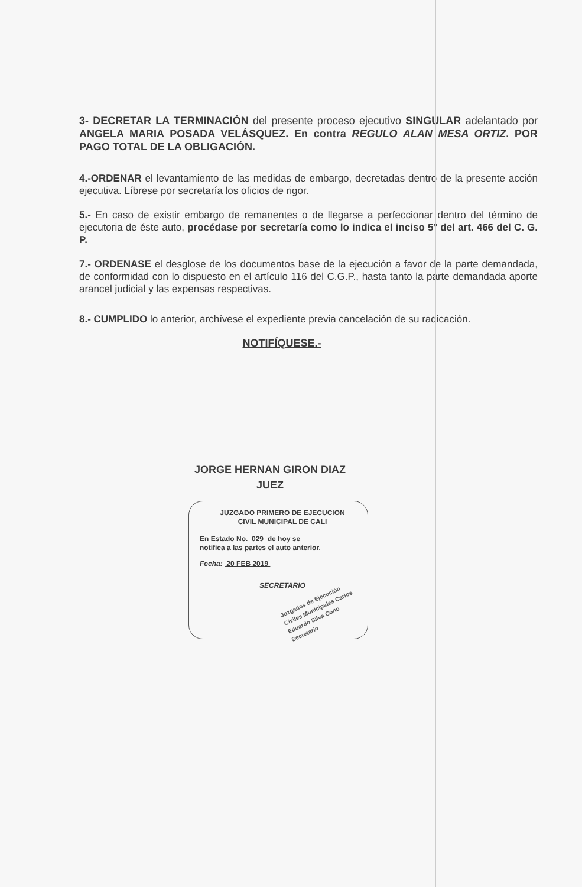3- DECRETAR LA TERMINACIÓN del presente proceso ejecutivo SINGULAR adelantado por ANGELA MARIA POSADA VELÁSQUEZ. En contra REGULO ALAN MESA ORTIZ. POR PAGO TOTAL DE LA OBLIGACIÓN.
4.-ORDENAR el levantamiento de las medidas de embargo, decretadas dentro de la presente acción ejecutiva. Líbrese por secretaría los oficios de rigor.
5.- En caso de existir embargo de remanentes o de llegarse a perfeccionar dentro del término de ejecutoria de éste auto, procédase por secretaría como lo indica el inciso 5° del art. 466 del C. G. P.
7.- ORDENASE el desglose de los documentos base de la ejecución a favor de la parte demandada, de conformidad con lo dispuesto en el artículo 116 del C.G.P., hasta tanto la parte demandada aporte arancel judicial y las expensas respectivas.
8.- CUMPLIDO lo anterior, archívese el expediente previa cancelación de su radicación.
NOTIFÍQUESE.-
JORGE HERNAN GIRON DIAZ
JUEZ
JUZGADO PRIMERO DE EJECUCION
CIVIL MUNICIPAL DE CALI
En Estado No. 029 de hoy se
notifica a las partes el auto anterior.
Fecha: 20 FEB 2019
SECRETARIO
Juzgados de Ejecución Civiles Municipales Carlos Eduardo Silva Cono Secretario